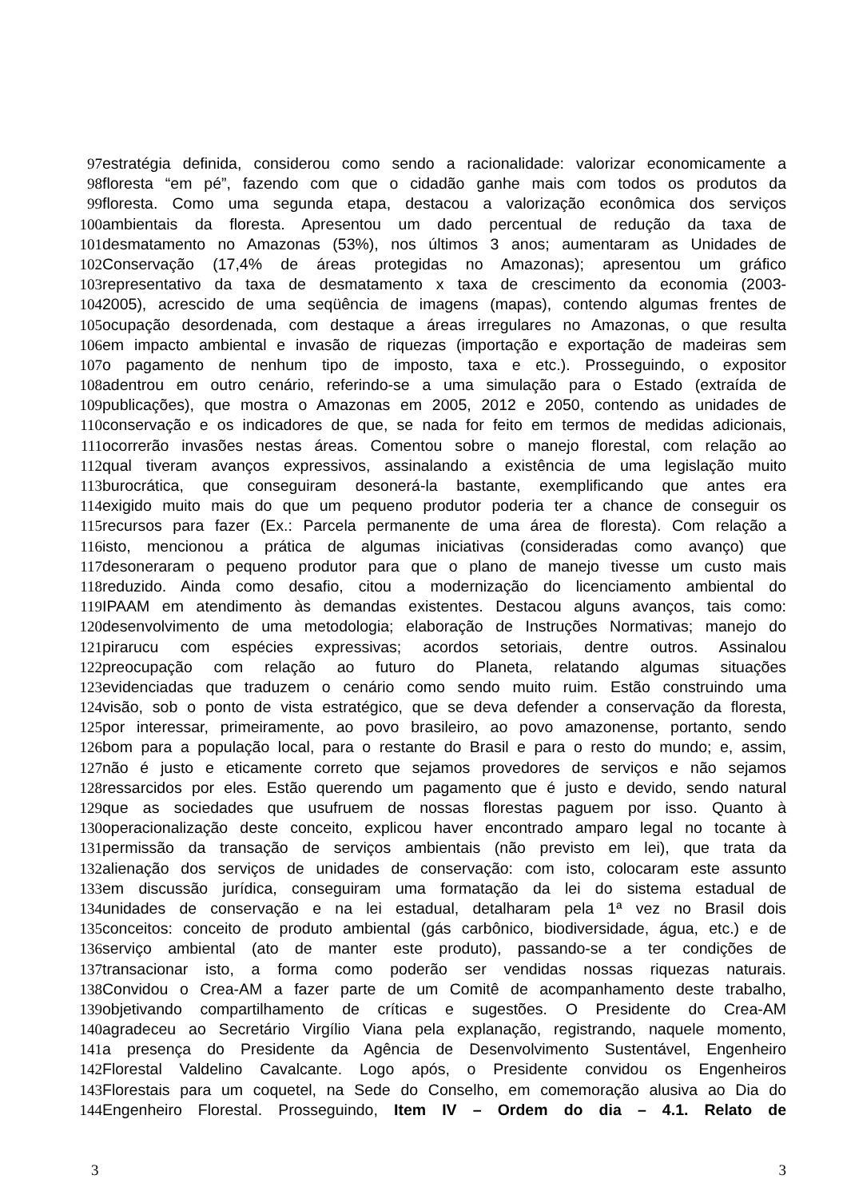97 estratégia definida, considerou como sendo a racionalidade: valorizar economicamente a
98 floresta “em pé”, fazendo com que o cidadão ganhe mais com todos os produtos da
99 floresta. Como uma segunda etapa, destacou a valorização econômica dos serviços
100 ambientais da floresta. Apresentou um dado percentual de redução da taxa de
101 desmatamento no Amazonas (53%), nos últimos 3 anos; aumentaram as Unidades de
102 Conservação (17,4% de áreas protegidas no Amazonas); apresentou um gráfico
103 representativo da taxa de desmatamento x taxa de crescimento da economia (2003-
104 2005), acrescido de uma seqüência de imagens (mapas), contendo algumas frentes de
105 ocupação desordenada, com destaque a áreas irregulares no Amazonas, o que resulta
106 em impacto ambiental e invasão de riquezas (importação e exportação de madeiras sem
107 o pagamento de nenhum tipo de imposto, taxa e etc.). Prosseguindo, o expositor
108 adentrou em outro cenário, referindo-se a uma simulação para o Estado (extraída de
109 publicações), que mostra o Amazonas em 2005, 2012 e 2050, contendo as unidades de
110 conservação e os indicadores de que, se nada for feito em termos de medidas adicionais,
111 ocorrerão invasões nestas áreas. Comentou sobre o manejo florestal, com relação ao
112 qual tiveram avanços expressivos, assinalando a existência de uma legislação muito
113 burocrática, que conseguiram desonerá-la bastante, exemplificando que antes era
114 exigido muito mais do que um pequeno produtor poderia ter a chance de conseguir os
115 recursos para fazer (Ex.: Parcela permanente de uma área de floresta). Com relação a
116 isto, mencionou a prática de algumas iniciativas (consideradas como avanço) que
117 desoneraram o pequeno produtor para que o plano de manejo tivesse um custo mais
118 reduzido. Ainda como desafio, citou a modernização do licenciamento ambiental do
119 IPAAM em atendimento às demandas existentes. Destacou alguns avanços, tais como:
120 desenvolvimento de uma metodologia; elaboração de Instruções Normativas; manejo do
121 pirarucu com espécies expressivas; acordos setoriais, dentre outros. Assinalou
122 preocupação com relação ao futuro do Planeta, relatando algumas situações
123 evidenciadas que traduzem o cenário como sendo muito ruim. Estão construindo uma
124 visão, sob o ponto de vista estratégico, que se deva defender a conservação da floresta,
125 por interessar, primeiramente, ao povo brasileiro, ao povo amazonense, portanto, sendo
126 bom para a população local, para o restante do Brasil e para o resto do mundo; e, assim,
127 não é justo e eticamente correto que sejamos provedores de serviços e não sejamos
128 ressarcidos por eles. Estão querendo um pagamento que é justo e devido, sendo natural
129 que as sociedades que usufruem de nossas florestas paguem por isso. Quanto à
130 operacionalização deste conceito, explicou haver encontrado amparo legal no tocante à
131 permissão da transação de serviços ambientais (não previsto em lei), que trata da
132 alienação dos serviços de unidades de conservação: com isto, colocaram este assunto
133 em discussão jurídica, conseguiram uma formatação da lei do sistema estadual de
134 unidades de conservação e na lei estadual, detalharam pela 1ª vez no Brasil dois
135 conceitos: conceito de produto ambiental (gás carbônico, biodiversidade, água, etc.) e de
136 serviço ambiental (ato de manter este produto), passando-se a ter condições de
137 transacionar isto, a forma como poderão ser vendidas nossas riquezas naturais.
138 Convidou o Crea-AM a fazer parte de um Comitê de acompanhamento deste trabalho,
139 objetivando compartilhamento de críticas e sugestões. O Presidente do Crea-AM
140 agradeceu ao Secretário Virgílio Viana pela explanação, registrando, naquele momento,
141 a presença do Presidente da Agência de Desenvolvimento Sustentável, Engenheiro
142 Florestal Valdelino Cavalcante. Logo após, o Presidente convidou os Engenheiros
143 Florestais para um coquetel, na Sede do Conselho, em comemoração alusiva ao Dia do
144 Engenheiro Florestal. Prosseguindo, Item IV – Ordem do dia – 4.1. Relato de
3 3